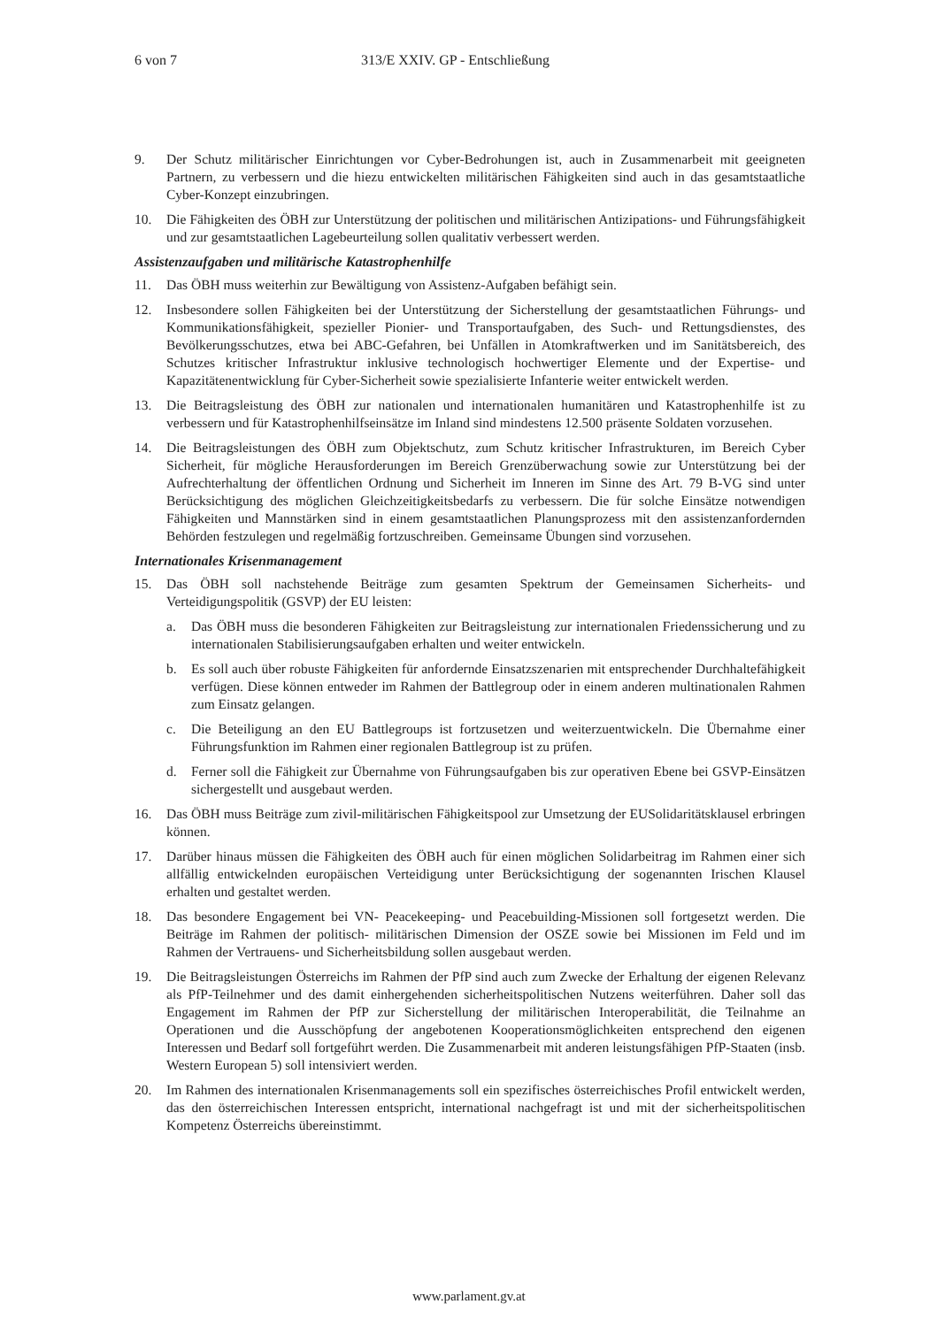6 von 7 313/E XXIV. GP - Entschließung
9. Der Schutz militärischer Einrichtungen vor Cyber-Bedrohungen ist, auch in Zusammenarbeit mit geeigneten Partnern, zu verbessern und die hiezu entwickelten militärischen Fähigkeiten sind auch in das gesamtstaatliche Cyber-Konzept einzubringen.
10. Die Fähigkeiten des ÖBH zur Unterstützung der politischen und militärischen Antizipations- und Führungsfähigkeit und zur gesamtstaatlichen Lagebeurteilung sollen qualitativ verbessert werden.
Assistenzaufgaben und militärische Katastrophenhilfe
11. Das ÖBH muss weiterhin zur Bewältigung von Assistenz-Aufgaben befähigt sein.
12. Insbesondere sollen Fähigkeiten bei der Unterstützung der Sicherstellung der gesamtstaatlichen Führungs- und Kommunikationsfähigkeit, spezieller Pionier- und Transportaufgaben, des Such- und Rettungsdienstes, des Bevölkerungsschutzes, etwa bei ABC-Gefahren, bei Unfällen in Atomkraftwerken und im Sanitätsbereich, des Schutzes kritischer Infrastruktur inklusive technologisch hochwertiger Elemente und der Expertise- und Kapazitätenentwicklung für Cyber-Sicherheit sowie spezialisierte Infanterie weiter entwickelt werden.
13. Die Beitragsleistung des ÖBH zur nationalen und internationalen humanitären und Katastrophenhilfe ist zu verbessern und für Katastrophenhilfseinsätze im Inland sind mindestens 12.500 präsente Soldaten vorzusehen.
14. Die Beitragsleistungen des ÖBH zum Objektschutz, zum Schutz kritischer Infrastrukturen, im Bereich Cyber Sicherheit, für mögliche Herausforderungen im Bereich Grenzüberwachung sowie zur Unterstützung bei der Aufrechterhaltung der öffentlichen Ordnung und Sicherheit im Inneren im Sinne des Art. 79 B-VG sind unter Berücksichtigung des möglichen Gleichzeitigkeitsbedarfs zu verbessern. Die für solche Einsätze notwendigen Fähigkeiten und Mannstärken sind in einem gesamtstaatlichen Planungsprozess mit den assistenzanfordernden Behörden festzulegen und regelmäßig fortzuschreiben. Gemeinsame Übungen sind vorzusehen.
Internationales Krisenmanagement
15. Das ÖBH soll nachstehende Beiträge zum gesamten Spektrum der Gemeinsamen Sicherheits- und Verteidigungspolitik (GSVP) der EU leisten:
a. Das ÖBH muss die besonderen Fähigkeiten zur Beitragsleistung zur internationalen Friedenssicherung und zu internationalen Stabilisierungsaufgaben erhalten und weiter entwickeln.
b. Es soll auch über robuste Fähigkeiten für anfordernde Einsatzszenarien mit entsprechender Durchhaltefähigkeit verfügen. Diese können entweder im Rahmen der Battlegroup oder in einem anderen multinationalen Rahmen zum Einsatz gelangen.
c. Die Beteiligung an den EU Battlegroups ist fortzusetzen und weiterzuentwickeln. Die Übernahme einer Führungsfunktion im Rahmen einer regionalen Battlegroup ist zu prüfen.
d. Ferner soll die Fähigkeit zur Übernahme von Führungsaufgaben bis zur operativen Ebene bei GSVP-Einsätzen sichergestellt und ausgebaut werden.
16. Das ÖBH muss Beiträge zum zivil-militärischen Fähigkeitspool zur Umsetzung der EUSolidaritätsklausel erbringen können.
17. Darüber hinaus müssen die Fähigkeiten des ÖBH auch für einen möglichen Solidarbeitrag im Rahmen einer sich allfällig entwickelnden europäischen Verteidigung unter Berücksichtigung der sogenannten Irischen Klausel erhalten und gestaltet werden.
18. Das besondere Engagement bei VN- Peacekeeping- und Peacebuilding-Missionen soll fortgesetzt werden. Die Beiträge im Rahmen der politisch- militärischen Dimension der OSZE sowie bei Missionen im Feld und im Rahmen der Vertrauens- und Sicherheitsbildung sollen ausgebaut werden.
19. Die Beitragsleistungen Österreichs im Rahmen der PfP sind auch zum Zwecke der Erhaltung der eigenen Relevanz als PfP-Teilnehmer und des damit einhergehenden sicherheitspolitischen Nutzens weiterführen. Daher soll das Engagement im Rahmen der PfP zur Sicherstellung der militärischen Interoperabilität, die Teilnahme an Operationen und die Ausschöpfung der angebotenen Kooperationsmöglichkeiten entsprechend den eigenen Interessen und Bedarf soll fortgeführt werden. Die Zusammenarbeit mit anderen leistungsfähigen PfP-Staaten (insb. Western European 5) soll intensiviert werden.
20. Im Rahmen des internationalen Krisenmanagements soll ein spezifisches österreichisches Profil entwickelt werden, das den österreichischen Interessen entspricht, international nachgefragt ist und mit der sicherheitspolitischen Kompetenz Österreichs übereinstimmt.
www.parlament.gv.at